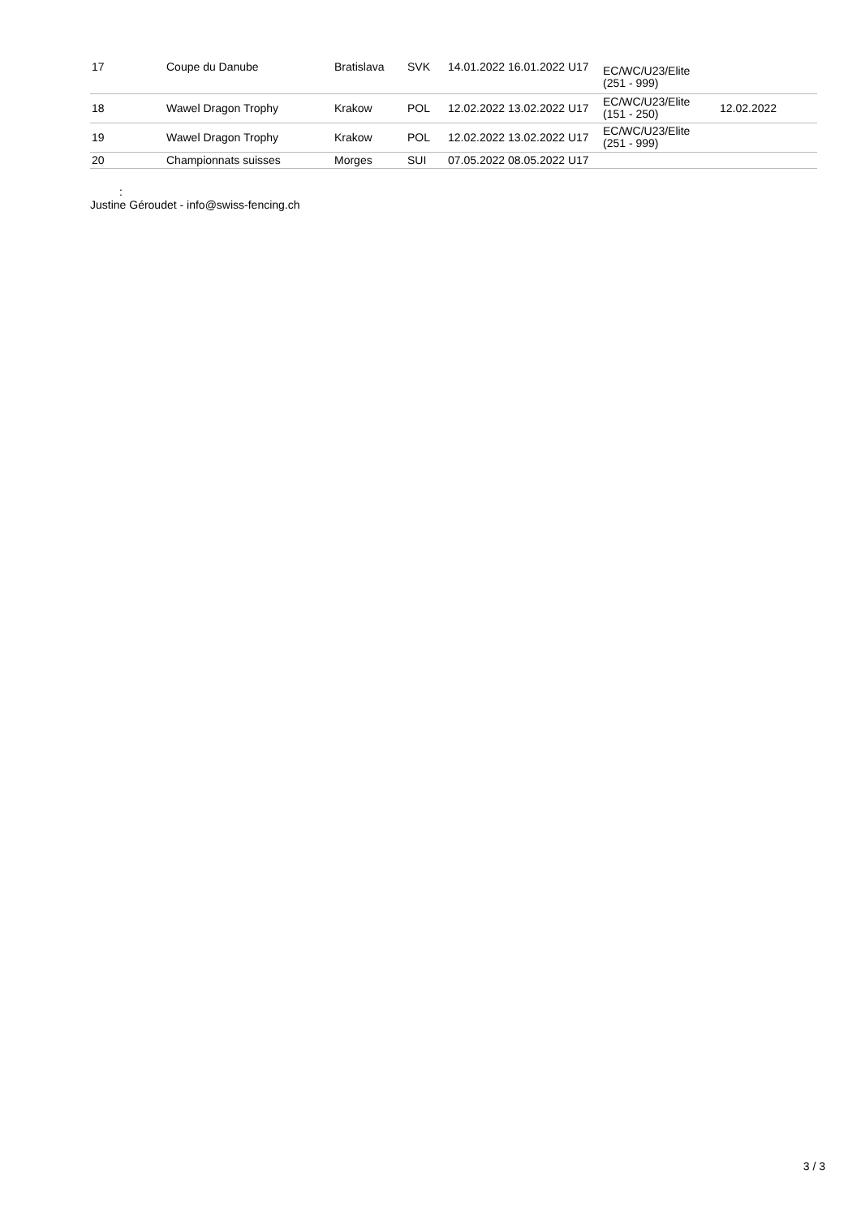| 17 | Coupe du Danube | Bratislava | SVK | 14.01.2022 16.01.2022 U17 | EC/WC/U23/Elite (251 - 999) | |
| 18 | Wawel Dragon Trophy | Krakow | POL | 12.02.2022 13.02.2022 U17 | EC/WC/U23/Elite (151 - 250) | 12.02.2022 |
| 19 | Wawel Dragon Trophy | Krakow | POL | 12.02.2022 13.02.2022 U17 | EC/WC/U23/Elite (251 - 999) | |
| 20 | Championnats suisses | Morges | SUI | 07.05.2022 08.05.2022 U17 | | |
:
Justine Géroudet - info@swiss-fencing.ch
3 / 3